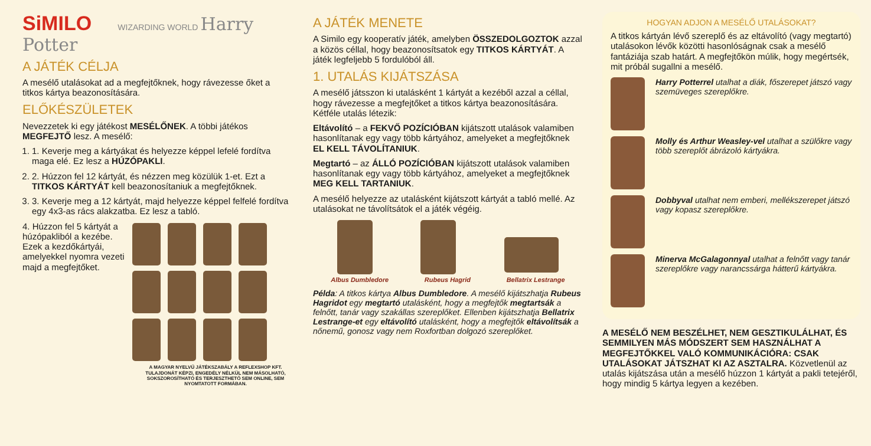SiMILO WIZARDING WORLD Harry Potter
A JÁTÉK CÉLJA
A mesélő utalásokat ad a megfejtőknek, hogy rávezesse őket a titkos kártya beazonosítására.
ELŐKÉSZÜLETEK
Nevezzetek ki egy játékost MESÉLŐNEK. A többi játékos MEGFEJTŐ lesz. A mesélő:
1. 1. Keverje meg a kártyákat és helyezze képpel lefelé fordítva maga elé. Ez lesz a HÚZÓPAKLI.
2. 2. Húzzon fel 12 kártyát, és nézzen meg közülük 1-et. Ezt a TITKOS KÁRTYÁT kell beazonosítaniuk a megfejtőknek.
3. 3. Keverje meg a 12 kártyát, majd helyezze képpel felfelé fordítva egy 4x3-as rács alakzatba. Ez lesz a tabló.
4. Húzzon fel 5 kártyát a húzópakliból a kezébe. Ezek a kezdőkártyái, amelyekkel nyomra vezeti majd a megfejtőket.
A MAGYAR NYELVŰ JÁTÉKSZABÁLY A REFLEXSHOP KFT. TULAJDONÁT KÉPZI, ENGEDÉLY NÉLKÜL NEM MÁSOLHATÓ, SOKSZOROSÍTHATÓ ÉS TERJESZTHETŐ SEM ONLINE, SEM NYOMTATOTT FORMÁBAN.
A JÁTÉK MENETE
A Similo egy kooperatív játék, amelyben ÖSSZEDOLGOZTOK azzal a közös céllal, hogy beazonosítsatok egy TITKOS KÁRTYÁT. A játék legfeljebb 5 fordulóból áll.
1. UTALÁS KIJÁTSZÁSA
A mesélő játsszon ki utalásként 1 kártyát a kezéből azzal a céllal, hogy rávezesse a megfejtőket a titkos kártya beazonosítására. Kétféle utalás létezik:
Eltávolító – a FEKVŐ POZÍCIÓBAN kijátszott utalások valamiben hasonlítanak egy vagy több kártyához, amelyeket a megfejtőknek EL KELL TÁVOLÍTANIUK.
Megtartó – az ÁLLÓ POZÍCIÓBAN kijátszott utalások valamiben hasonlítanak egy vagy több kártyához, amelyeket a megfejtőknek MEG KELL TARTANIUK.
A mesélő helyezze az utalásként kijátszott kártyát a tabló mellé. Az utalásokat ne távolítsátok el a játék végéig.
Albus Dumbledore Rubeus Hagrid Bellatrix Lestrange
Példa: A titkos kártya Albus Dumbledore. A mesélő kijátszhatja Rubeus Hagridot egy megtartó utalásként, hogy a megfejtők megtartsák a felnőtt, tanár vagy szakállas szereplőket. Ellenben kijátszhatja Bellatrix Lestrange-et egy eltávolító utalásként, hogy a megfejtők eltávolítsák a nőnemű, gonosz vagy nem Roxfortban dolgozó szereplőket.
HOGYAN ADJON A MESÉLŐ UTALÁSOKAT?
A titkos kártyán lévő szereplő és az eltávolító (vagy megtartó) utalásokon lévők közötti hasonlóságnak csak a mesélő fantáziája szab határt. A megfejtőkön múlik, hogy megértsék, mit próbál sugallni a mesélő.
Harry Potterrel utalhat a diák, főszerepet játszó vagy szemüveges szereplőkre.
Molly és Arthur Weasley-vel utalhat a szülőkre vagy több szereplőt ábrázoló kártyákra.
Dobbyval utalhat nem emberi, mellékszerepet játszó vagy kopasz szereplőkre.
Minerva McGalagonnyal utalhat a felnőtt vagy tanár szereplőkre vagy narancssárga hátterű kártyákra.
A MESÉLŐ NEM BESZÉLHET, NEM GESZTIKULÁLHAT, ÉS SEMMILYEN MÁS MÓDSZERT SEM HASZNÁLHAT A MEGFEJTŐKKEL VALÓ KOMMUNIKÁCIÓRA: CSAK UTALÁSOKAT JÁTSZHAT KI AZ ASZTALRA. Közvetlenül az utalás kijátszása után a mesélő húzzon 1 kártyát a pakli tetejéről, hogy mindig 5 kártya legyen a kezében.